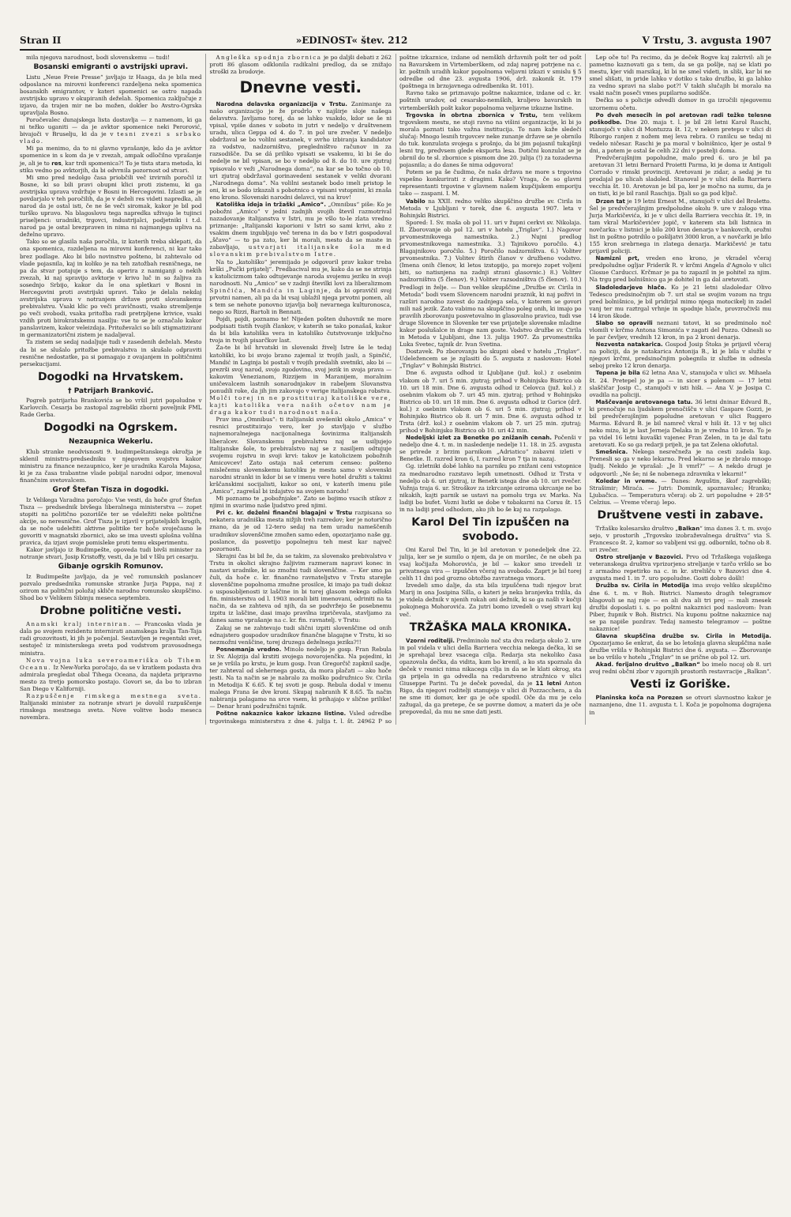Stran II »EDINOST« štev. 212 V Trstu, 3. avgusta 1907
mila njegova narodnost, bodi slovenskemu — tudi!
Bosanski emigranti o avstrijski upravi.
Listu „Neue Freie Presse“ javljajo iz Haaga, da je bila med odposlance na mirovni konferenci razdeljena neka spomenica bosanskih emigrantov, v kateri spomenici se ostro napada avstrijsko upravo v okupiranih deželah. Spomenica zaključuje z izjavo, da trajen mir ne bo možen, dokler bo Avstro-Ogrska upravljala Bosno.
Poročevalec dunajskega lista dostavlja — z namenom, ki ga ni težko uganiti — da je avktor spomenice neki Perorović, bivajoči v Bruselju, ki da je v tesni zvezi s srbsko vlado.
Mi pa menimo, da to ni glavno vprašanje, kdo da je avktor spomenice in s kom da je v zvezah, ampak odločilno vprašanje je, ali je to res, kar trdi spomenica?! To je tista stara metoda, ki stika vedno po avktorjih, da bi odvrnila pozornost od stvari.
Mi smo pred nedolgo časa priobčili več izvirnih poročil iz Bosne, ki so bili pravi obupni klici proti zistemu, ki ga avstrijska uprava vzdržuje v Bosni in Hercegovini. Izlasti se je povdarjalo v teh poročilih, da je v deželi res videti napredka, ali narod da je ostal isti, če ne še veči siromak, kakor je bil pod turško upravo. Na blagoslovu tega napredka uživajo le tujinci priseljenci: uradniki, trgovci, industrijalci, podjetniki i t.d. narod pa je ostal brezpraven in nima ni najmanjega upliva na deželno upravo.
Tako so se glasila naša poročila, iz katerih treba sklepati, da ona spomenica, razdeljena na mirovni konferenci, ni kar tako brez podlage. Ako bi bilo novinstvo pošteno, bi zahtevalo od vlade pojasnila, kaj in koliko je na teh zatožbah resničnega, ne pa da stvar potajuje s tem, da operira z namiganji o nekih zvezah, ki naj spravijo avktorje v krivo luč in so žaljiva za sosednjo Srbijo, kakor da le ona spletkari v Bosni in Hercegovini proti avstrijski upravi. Tako je delala nekdaj avstrijska uprava v notranjem državе proti slovanskemu prebivalstvu. Vsaki klic po veči pravičnosti, vsako stremljenje po veči svobodi, vsaka pritožba radi pretrpljene krivice, vsaki vzdih proti birokratskemu nasilju: vse to se je označalo kakor panslavizem, kakor veleizdaja. Pritoževalci so bili stigmatizirani in germanizatorični zistem je nadaljeval.
Ta zistem se sedaj nadaljuje tudi v zasedenih deželah. Mesto da bi se slušalo pritožbe prebivalstva in skušalo odpraviti resnične nedostatke, pa si pomagajo z ovajanjem in političnimi persekucijami.
Dogodki na Hrvatskem.
† Patrijarh Branković.
Pogreb patrijarha Brankovića se bo vršil jutri popoludne v Karlovcih. Cesarja bo zastopal zagrebški zborni poveljnik FML Rade Gerba.
Dogodki na Ogrskem.
Nezaupnica Wekerlu.
Klub stranke neodvisnosti 9. budimpeštanskega okrožja je sklenil ministru-predsedniku v njegovem svojstvu kakor ministru za finance nezaupnico, ker je uradnika Karola Majosa, ki je za časa trabantne vlade pobijal narodni odpor, imenoval finančnim svetovalcem.
Grof Štefan Tisza in dogodki.
Iz Velikega Varadina poročajo: Vse vesti, da hoče grof Štefan Tisza — predsednik bivšega liberalnega ministerstva — zopet stopiti na politično pozorišče ter se vdeležiti neke politične akcije, so neresnične. Grof Tisza je izjavil v prijateljskih krogih, da se noče udeležiti aktivne politike ter hoče svoječasno le govoriti v magnatski zbornici, ako se ima uvesti splošna volilna pravica, da izjavi svoje pomisleke proti temu eksperimentu.
Kakor javljajo iz Budimpešte, opoveda tudi bivši minister za notranje stvari, Josip Kristoffy, vesti, da je bil v Išlu pri cesarju.
Gibanje ogrskih Romunov.
Iz Budimpešte javljajo, da je več romunskih poslancev pozvalo predsednika romunske stranke Jurja Pappa, naj z ozirom na politični položaj skliče narodno romunsko skupščino. Shod bo v Velikem Sibinju meseca septembra.
Drobne politične vesti.
Anamski kralj interniran. — Francoska vlada je dala po svojem rezidentu internirati anamskega kralja Tan-Taja radi grozovitosti, ki jih je počenjal. Sestavljen je regentski svet, sestoječ iz ministerskega sveta pod vodstvom pravosodnega ministra.
Nova vojna luka severoameriška ob Tihem Oceanu. Iz New-Yorka poročajo, da se v kratkem podasta dva admirala pregledat obal Tihega Oceana, da najdeta pripravno mesto za tretjo pomorsko postajo. Govori se, da bo to izbran San Diego v Kaliforniji.
Razpuščenje rimskega mestnega sveta. Italijanski minister za notranje stvari je dovolil razpuščenje rimskega mestnega sveta. Nove volitve bodo meseca novembra.
Angleška spodnja zbornica je po daljši debati z 262 proti 86 glasom odklonila radikalni predlog, da se znižajo stroški za brodovje.
Dnevne vesti.
Narodna delavska organizacija v Trstu. Zanimanje za našo organizacijo je že prodrlo v najširje sloje našega delavstva. Javljamo torej, da se lahko vsakdo, kdor se še ni vpisal, vpiše danes v soboto in jutri v nedeljo v društvenem uradu, ulica Geppa od 4. do 7. in pol ure zvečer. V nedeljo obdržaval se bo volilni sestanek, v svrho izbiranja kandidatov za vodstvo, nadzorništvo, pregledništvo računov in za razsodišče. Da se dá priliko vpisati se vsakemu, ki bi še do nedelje ne bil vpisan, se bo v nedeljo od 8. do 10. ure zjutraj vpisovalo v veži „Narodnega doma“, na kar se bo točno ob 10. uri zjutraj obdržaval gorinavedeni sestanek v veliki dvorani „Narodnega doma“. Na volilni sestanek bodo imeli pristop le oni, ki se bodo izkazali s pobotnico o vpisani vstopnini, ki znaša eno krono. Slovenski narodni delavci, vsi na krov!
Katoliška ideja in tržaški „Amico“. „Omnibus“ piše: Ko je pobožni „Amico“ v jedni zadnjih svojih števil razmotrival nazadovanje italijanstva v Istri, mu je všlo to-le zlata vredno priznanje: „Italijanski kaporioni v Istri so sami krivi, ako z vsakim dnem izgubljajo več terena in da bo v Istri gospodoval „ščavo“ — to pa zato, ker bi morali, mesto da se maste in zabavljajo, ustvarjati italijanske šola med slovanskim prebivalstvom Istre.
Na to „katoliško“ jeremijado je odgovoril prav kakor treba krški „Pučki prijatelj“. Predbacival mu je, kako da se ne strinja s katolicizmom tako odtujevanje naroda svojemu jeziku in svoji narodnosti. Nu „Amico“ se v zadnji številki lovi za liberalizmom Spinčića, Mandića in Laginje, da bi opravičil svoj prvotni namen, ali pa da bi vsaj ublažil njega prvotni pomen, ali s tem se nehote ponovno izjavlja bolj nevarnega kulturonosca, nego so Rizzi, Bartoli in Bennati.
Pojdi, pojdi, poznamo te! Nijeden pošten duhovnik ne more podpisati tistih tvojih člankov, v katerih se tako ponašaš, kakor da bi bila katoliška vera in katoliško čutstvovanje izključno tvoja in tvojih pisarčkov last.
Za-te bi bil hrvatski in slovenski živelj Istre še le tedaj katoliški, ko bi svojo brano zajemal iz tvojih jasli, a Spinčić, Mandić in Laginja bi postali v tvojih predalih svetniki, ako bi — prezrši svoj narod, svojo zgodovino, svoj jezik in svoja prava — kakovim Venezianom, Rizzijem in Maranijem, moralnim uničevalcem lastnih sonarodnjakov in rabeljem Slovanstva ponudili roke, da jih jim zakovajo v verige italijanskega robstva. Molči torej in ne prostituiraj katoliške vere, kajti katoliška vera naših očetov nam je draga kakor tudi narodnost naša.
Prav ima „Omnibus“: ti italijanski svešeniki okolo „Amica“ v resnici prostituirajo vero, ker jo stavljajo v službo najnemoralnejega nacijonalnega šovinizma italijanskih liberalcev. Slovanskemu prebivalstvu naj se usiljujejo italijanske šole, to prebivalstvo naj se z nasiljem odtujuje svojemu rojstvu in svoji krvi: takov je katolicizem pobožnih Amicovcev! Zato ostaja naš ceterum censeo: pošteno mislečemu slovenskemu katoliku je mesta samo v slovenski narodni stranki in kdor bi se v imenu vere hotel družiti s takimi krščanskimi socijalisti, kakor so oni, v katerih imenu piše „Amico“, zagrešal bi izdajstvo na svojem narodu!
Mi poznamo te „pobožnjake“. Zato se bojimo vsacih stikov z njimi in svarimo naše ljudstvo pred njimi.
Pri c. kr. deželni finančni blagajni v Trstu razpisana so nekatera uradniška mesta nižjih treh razredov; ker je notorično znano, da je od 12-tero sedaj na tem uradu nameščenih uradnikov slovenščine zmožen samo eden, opozarjamo naše gg. poslance, da posvetijo popolnejnu teh mest kar največ pozornosti.
Skrajni čas bi bil že, da se takim, za slovensko prebivalstvo v Trstu in okolici skrajno žaljivim razmeram napravi konec in nastavi uradnike, ki so zmožni tudi slovenščine. — Ker smo pa čuli, da hoče c. kr. finančno ravnateljstvo v Trstu starejše slovenščine popolnoma zmožne prosilce, ki imajo pa tudi dokaz o usposobljenosti iz laščine in bi torej glasom nekega odloka fin. ministerstva od l. 1903 morali biti imenovani, odriniti na ta način, da se zahteva od njih, da se podvržejo še posebnemu izpitu iz laščine, dasi imajo pravilna izpričevala, stavljamo za danes samo vprašanje na c. kr. fin. ravnatelj. v Trstu:
Zakaj se ne zahtevajo tudi slični izpiti slovenščine od onih ednajstero gospodov uradnikov finančne blagajne v Trstu, ki so nezmožni venščine, torej druzega deželnega jezika?!!
Posnemanja vredno. Minolo nedeljo je gosp. Fran Rebula iz Sv. Alojzija dal krstiti svojega novorojenčka. Na pojedini, ki se je vršila po krstu, je kum gosp. Ivan Gregorčič zapknil sadje, ter zahteval od slehernega gosta, da mora plačati — ako hoče jesti. Na ta način se je nabralo za moško podružnico Sv. Cirila in Metodija K 6.65. K tej svoti je gosp. Rebula dodal v imenu malega Frana še dve kroni. Skupaj nabranih K 8.65. Ta način nabiranja polagamo na srce vsem, ki prihajajo v slične prilike! — Denar hrani podružnični tajnik.
Poštne nakaznice kakor izkazne listine. Vsled odredbe trgovinskega ministerstva z dne 4. julija t. l. št. 24962 P so poštne izkaznice, izdane od nemških državnih pošt ter od pošt na Bavarskem in Virtemberškem, od zdaj naprej potrjene na c. kr. poštnih uradih kakor popolnoma veljavni izkazi v smislu § 5 odredbe od dne 23. avgusta 1906, drž. zakonik št. 179 (poštnega in brzojavnega odredbenika št. 101).
Ravno tako se priznavajo poštne nakaznice, izdane od c. kr. poštnih uradov, od cesarsko-nemških, kraljevo bavarskih in virtemberških pošt kakor popolnoma veljavne izkazne listine.
Trgovska in obrtna zbornica v Trstu, tem velikem trgovskem mestu, ne stoji ravno na višini organizacije, ki bi jo morala poznati tako važna institucija. To nam kaže sledeči slučaj: Mnogo lesnih trgovcev neke zunanje države se je obrnilo do tuk. konzulata svojega s prošnjo, da bi jim pojasnil tukajšnji lesni trg, predvsem glede eksporta lesa. Dotični konzulat se je obrnil do te sl. zbornice s pismom dne 20. julija (!) za tozadevna pojasnila; a do danes še nima odgovora!
Potem se pa še čudimo, če naša država ne more s trgovino vspešno konkurirati z drugimi. Kako? Vraga, če so glavni representanti trgovine v glavnem našem kupčijskem emporiju tako — zaspani. I. M.
Vabilo na XXII. redno veliko skupščino družbe sv. Cirila in Metoda v Ljubljani v torek, dne 6. avgusta 1907. leta v Bohinjski Bistrici.
Spored: I. Sv. maša ob pol 11. uri v župni cerkvi sv. Nikolaja. II. Zborovanje ob pol 12. uri v hotelu „Triglav“. 1.) Nagovor prvomestnikovega namestnika. 2.) Nujni predlog prvomestnikovega namestnika. 3.) Tajnikovo poročilo. 4.) Blagajnikovo poročilo. 5.) Poročilo nadzorništva. 6.) Volitev prvomestnika. 7.) Volitev štirih članov v družbeno vodstvo. (Imena onih členov, ki letos izstopijo, pa morejo zopet voljeni biti, so natisnjena na zadnji strani glasovnic.) 8.) Volitev nadzorništva (5 členov). 9.) Volitev razsodništva (5 členov). 10.) Predlogi in želje. — Dan velike skupščine „Družbe sv. Cirila in Metoda“ bodi vsem Slovencem narodni praznik, ki naj poživi in razširi narodno zavest do zadnjega sela, v katerem se govori mili naš jezik. Zato vabimo na skupščino poleg onih, ki imajo po pravilih zborovanju posvetovalno in glasovalno pravico, tudi vse druge Slovence in Slovenke ter vse prijatelje slovenske mladine kakor poslušalce in drage nam goste. Vodstvo družbe sv. Cirila in Metoda v Ljubljani, dne 13. julija 1907. Za prvomestnika Luka Svetec, tajnik dr. Ivan Svetina.
Dostavek. Po zborovanju bo skupni obed v hotelu „Triglav“. Udeležencem se je zglasiti do 5. avgusta z naslovom: Hotel „Triglav“ v Bohinjski Bistrici.
Dne 6. avgusta odhod iz Ljubljane (juž. kol.) z osebnim vlakom ob 7. uri 5 min. zjutraj; prihod v Bohinjsko Bistrico ob 10. uri 18 min. Dne 6. avgusta odhod iz Celovca (juž. kol.) z osebnim vlakom ob 7. uri 45 min. zjutraj; prihod v Bohinjsko Bistrico ob 10. uri 18 min. Dne 6. avgusta odhod iz Gorice (drž. kol.) z osebnim vlakom ob 6. uri 5 min. zjutraj; prihod v Bohinjsko Bistrico ob 8. uri 7 min. Dne 6. avgusta odhod iz Trsta (drž. kol.) z osebnim vlakom ob 7. uri 25 min. zjutraj; prihod v Bohinjsko Bistrico ob 10. uri 42 min.
Nedeljski izlet za Benetke po znižanih cenah. Počenši v nedeljo dne 4. t. m. in nasledenje nedelje 11. 18. in 25. avgusta se prirede z brzim parnikom „Adriatico“ zabavni izleti v Benetke. II. razred kron 6, I. razred kron 7 tja in nazaj.
Gg. izletniki dobé lahko na parniku po znižani ceni vstopnice za mednarodno razstavo lepih umetnosti. Odhod iz Trsta v nedeljo ob 6. uri zjutraj, iz Benetk istega dne ob 10. uri zvečer. Vožnja traja 6. ur. Stroškov za izkrcanje oziroma ukrcanje ne bo nikakih, kajti parnik se ustavi na pomolu trga sv. Marka. Na ladiji bo bufet. Vozni listki se dobe v tobakarni na Corsu št. 15 in na ladiji pred odhodom, ako jih bo še kaj na razpolago.
Karol Del Tin izpuščen na svobodo.
Oni Karol Del Tin, ki je bil aretovan v ponedeljek dne 22. julija, ker se je sumilo o njem, da je on morilec, če ne obeh pa vsaj kočijaža Mohorovića, je bil — kakor smo izvedeli iz privatnega vira — izpuščen včeraj na svobodo. Zaprt je bil torej celih 11 dni pod grozno obtožbo zavratnega vmora.
Izvedeli smo dalje, da sta bila izpuščena tudi njegov brat Marij in ona Josipina Silla, o kateri je neka branjevka trdila, da je videla dežnik v njenih rokah oni dežnik, ki so ga našli v kočiji pokojnega Mohorovića. Za jutri bomo izvedeli o vsej stvari kaj več.
TRŽAŠKA MALA KRONIKA.
Vzorni roditelji. Predminolo noč sta dva redarja okolo 2. ure in pol videla v ulici della Barriera vecchia nekega dečka, ki se je sprehajal brez vsacega cilja. Redarja sta nekoliko časa opazovala dečka, da vidita, kam bo krenil, a ko sta spoznala da deček v resnici nima nikacega cilja in da se le klati okrog, sta ga prijela in ga odvedla na redarstveno stražnico v ulici Giuseppe Parini. Tu je deček povedal, da je 11 letni Anton Rigo, da njegovi roditelji stanujejo v ulici di Pozzacchera, a da ne sme iti domov, ker ga je oče spodil. Oče da mu je celo zažugal, da ga pretepe, če se povrne domov, a materi da je oče prepovedal, da mu ne sme dati jesti.
Lep oče to! Pa recimo, da je deček Bogve kaj zakrivil: ali je pametno kaznovati ga s tem, da se ga pošlje, naj se klati po mestu, kjer vidi marsikaj, ki bi ne smel videti, in sliši, kar bi ne smel slišati, in pride lahko v dotiko s tako družbo, ki ga lahko za vedno spravi na slabo pot?! V takih slučajih bi moralo na vsaki način poseči vmes pupilarno sodišče.
Dečka so s policije odvedli domov in ga izročili njegovemu uzornemu očetu.
Po dveh mesecih in pol aretovan radi težke telesne poškodbe. Dne 20. maja t. l. je bil 28 letni Karol Raschi, stanujoči v ulici di Montuzza št. 12, v nekem pretepu v ulici di Riborgo ranjen z nožem mej leva rebra. O ranilcu se tedaj ni vedelo ničesar. Raschi je pa moral v bolnišnico, kjer je ostal 9 dni, a potem je ostal še celih 22 dni v postelji doma.
Predvčerajšnjim popoludne, malo pred 6. uro je bil pa aretovan 31 letni Bernard Proietti Parma, ki je doma iz Antigoli Corrado v rimski provinciji. Aretovani je zidar, a sedaj je tu prodajal po ulicah sladoled. Stanoval je v ulici della Barriera vecchia št. 10. Aretovan je bil pa, ker je močno na sumu, da je on tisti, ki je bil ranil Raschija. Djali so ga pod ključ.
Drzen tat je 19 letni Ernest M., stanujoči v ulici del Broletto. Šel je predvčerajšnjim predpoludne okolu 9. ure v zalogo vina Jurja Markičevića, ki je v ulici della Barriera vecchia št. 19, in tam vkral Markičevićev jopič, v katerem sta bili listnica in novčarka: v listnici je bilo 200 kron denarja v bankovcih, orožni list in poštno potrdilo o pošiljatvi 3000 kron, a v novčarki je bilo 155 kron srebrnega in zlatega denarja. Markičević je tatu prijavil policiji.
Namizni prt, vreden eno krono, je vkradel včeraj predpoludne ogljar Friderik R. v krčmi Angela d'Agnolo v ulici Giosue Carducci. Krčmar je pa to zapazil in je pohitel za njim. Na trgu pred bolnišnico ga je dohitel in ga dal aretovati.
Sladoledarjeve hlače. Ko je 21 letni sladoledar Olivo Tedesco predsinočnjim ob 7. uri stal se svojim vozom na trgu pred bolnišnico, je bil pridirjal mimo njega motocikelj in zadel vanj ter mu raztrgal vrhnje in spodnje hlače, provzročivši mu 14 kron škode.
Slabo so opravili neznani tatovi, ki so predminolo noč vlomili v krčmo Antona Simonića v zagati del Pozzo. Odnesli so le par čevljev, vrednih 12 kron, in pa 2 kroni denarja.
Nezvesta natakarica. Gospod Josip Štoka je prijavil včeraj na policiji, da je natakarica Antonija B., ki je bila v službi v njegovi krčmi, predsinočnjim pobegnila iz službe in odnesla seboj preko 12 kron denarja.
Tepena je bila 62 letna Ana V., stanujoča v ulici sv. Mihaela št. 24. Pretepel jo je pa — in sicer s polenom — 17 letni slaščičar Josip C., stanujoči v isti hiši. — Ana V. je Josipa C. ovadila na policiji.
Maščevanje aretovanega tatu. 36 letni dninar Edvard B., ki prenočuje na ljudskem prenočišču v ulici Gaspare Gozzi, je bil predvčerajšnjim popoludne aretovan v ulici Ruggero Marma. Edvard B. je bil namreč vkral v hiši št. 13 v tej ulici neko mizo, ki je last Jerneja Delaka in je vredna 10 kron. To je pa videl 16 letni kovaški vajenec Fran Zelen, in ta je dal tatu aretovati. Ko so ga redarji prijeli, je pa tat Zelena oklofutal.
Smešnica. Nekega nesrečneža je na cesti zadela kap. Prenesli so ga v neko lekarno. Pred lekarno se je zbralo mnogo ljudij. Nekdo je vprašal: „Je li vmrl?“ — A nekdo drugi je odgovoril: „Ne še; ni še nobenega zdravnika v lekarni!“
Koledar in vreme. — Danes: Avguštin, škof zagrebški; Strašimir; Miraća. — Jutri: Dominik, spoznavalec; Hranko; Ljubačica. — Temperatura včeraj: ob 2. uri popoludne + 28·5° Celzius. — Vreme včeraj: lepo.
Društvene vesti in zabave.
Tržaško kolesarsko društvo „Balkan“ ima danes 3. t. m. svojo sejo, v prostorih „Trgovsko izobraževalnega društva“ via S. Francesco št. 2, kamor so vabljeni vsi gg. odborniki, točno ob 8. uri zvečer.
Ostro streljanje v Bazovici. Prvo od Tržaškega vojaškega veteranskega društva vprizorjeno streljanje v tarčo vršilo se bo z armadno repetirko na c. in kr. strelišču v Bazovici dne 4. avgusta med 1. in 7. uro popoludne. Gosti dobro došli!
Družba sv. Cirila in Metodija ima svojo veliko skupščino dne 6. t. m. v Boh. Bistrici. Namesto dragih telegramov blagovoli se naj raje — en ali dva ali tri prej — mali znesek družbi doposlati i. s. po poštni nakaznici pod naslovom: Ivan Piber, župnik v Boh. Bistrici. Na kuponu poštne nakaznice naj se pa napiše pozdrav. Tedaj namesto telegramov — poštne nakaznice!
Glavna skupščina družbe sv. Cirila in Metodija. Opozarjamo še enkrat, da se bo letošnja glavna skupščina naše družbe vršila v Bohinjski Bistrici dne 6. avgusta. — Zborovanje se bo vršilo v hotelu „Triglav“ in se prične ob pol 12. uri.
Akad. ferijalno društvo „Balkan“ bo imelo nocoj ob 8. uri svoj redni občni zbor v zgornjih prostorih restavracije „Balkan“.
Vesti iz Goriške.
Planinska koča na Porezen se otvori slavnostno kakor je naznanjeno, dne 11. avgusta t. l. Koča je popolnoma dograjena in